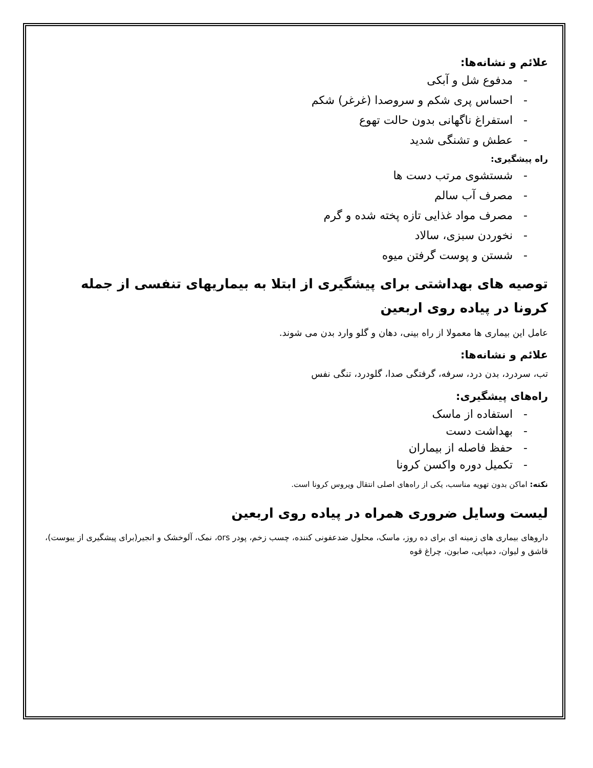علائم و نشانه‌ها:
- مدفوع شل و آبکی
- احساس پری شکم و سروصدا (غرغر) شکم
- استفراغ ناگهانی بدون حالت تهوع
- عطش و تشنگی شدید
راه پیشگیری:
- شستشوی مرتب دست ها
- مصرف آب سالم
- مصرف مواد غذایی تازه پخته شده و گرم
- نخوردن سبزی، سالاد
- شستن و پوست گرفتن میوه
توصیه های بهداشتی برای پیشگیری از ابتلا به بیماریهای تنفسی از جمله کرونا در پیاده روی اربعین
عامل این بیماری ها معمولا از راه بینی، دهان و گلو وارد بدن می شوند.
علائم و نشانه‌ها:
تب، سردرد، بدن درد، سرفه، گرفتگی صدا، گلودرد، تنگی نفس
راه‌های پیشگیری:
- استفاده از ماسک
- بهداشت دست
- حفظ فاصله از بیماران
- تکمیل دوره واکسن کرونا
نکته: اماکن بدون تهویه مناسب، یکی از راه‌های اصلی انتقال ویروس کرونا است.
لیست وسایل ضروری همراه در پیاده روی اربعین
داروهای بیماری های زمینه ای برای ده روز، ماسک، محلول ضدعفونی کننده، چسب زخم، پودر ors، نمک، آلوخشک و انجیر(برای پیشگیری از یبوست)، قاشق و لیوان، دمپایی، صابون، چراغ قوه